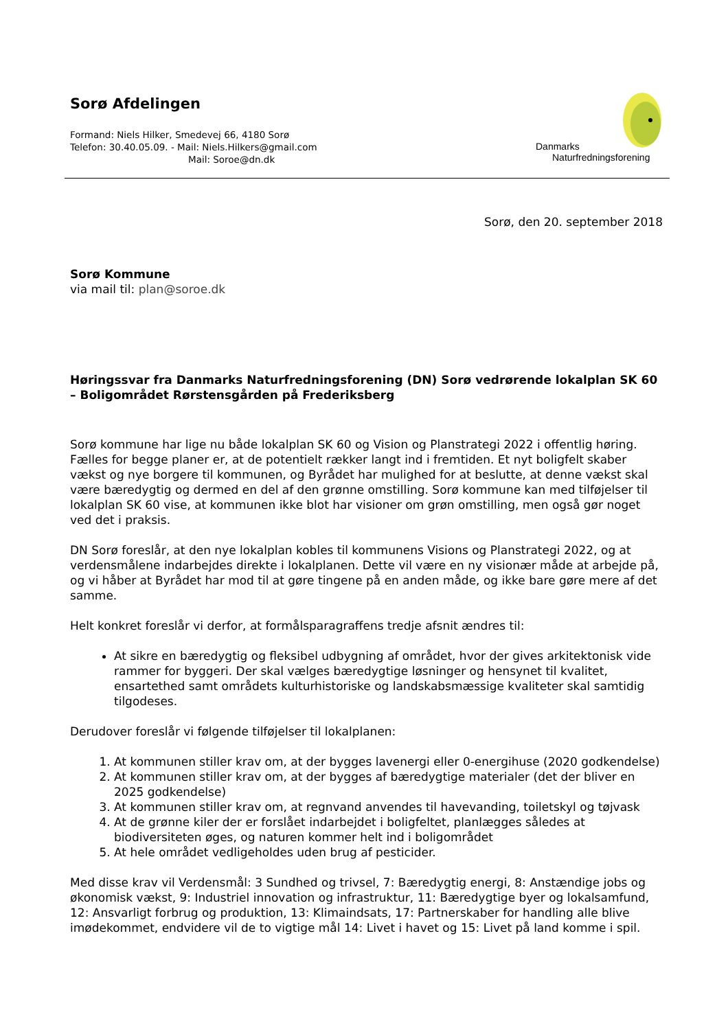Sorø Afdelingen
Formand: Niels Hilker, Smedevej 66, 4180 Sorø
Telefon: 30.40.05.09. - Mail: Niels.Hilkers@gmail.com
Mail: Soroe@dn.dk
Danmarks
Naturfredningsforening
Sorø, den 20. september 2018
Sorø Kommune
via mail til: plan@soroe.dk
Høringssvar fra Danmarks Naturfredningsforening (DN) Sorø vedrørende lokalplan SK 60 – Boligområdet Rørstensgården på Frederiksberg
Sorø kommune har lige nu både lokalplan SK 60 og Vision og Planstrategi 2022 i offentlig høring. Fælles for begge planer er, at de potentielt rækker langt ind i fremtiden. Et nyt boligfelt skaber vækst og nye borgere til kommunen, og Byrådet har mulighed for at beslutte, at denne vækst skal være bæredygtig og dermed en del af den grønne omstilling. Sorø kommune kan med tilføjelser til lokalplan SK 60 vise, at kommunen ikke blot har visioner om grøn omstilling, men også gør noget ved det i praksis.
DN Sorø foreslår, at den nye lokalplan kobles til kommunens Visions og Planstrategi 2022, og at verdensmålene indarbejdes direkte i lokalplanen. Dette vil være en ny visionær måde at arbejde på, og vi håber at Byrådet har mod til at gøre tingene på en anden måde, og ikke bare gøre mere af det samme.
Helt konkret foreslår vi derfor, at formålsparagraffens tredje afsnit ændres til:
At sikre en bæredygtig og fleksibel udbygning af området, hvor der gives arkitektonisk vide rammer for byggeri. Der skal vælges bæredygtige løsninger og hensynet til kvalitet, ensartethed samt områdets kulturhistoriske og landskabsmæssige kvaliteter skal samtidig tilgodeses.
Derudover foreslår vi følgende tilføjelser til lokalplanen:
1. At kommunen stiller krav om, at der bygges lavenergi eller 0-energihuse (2020 godkendelse)
2. At kommunen stiller krav om, at der bygges af bæredygtige materialer (det der bliver en 2025 godkendelse)
3. At kommunen stiller krav om, at regnvand anvendes til havevanding, toiletskyl og tøjvask
4. At de grønne kiler der er forslået indarbejdet i boligfeltet, planlægges således at biodiversiteten øges, og naturen kommer helt ind i boligområdet
5. At hele området vedligeholdes uden brug af pesticider.
Med disse krav vil Verdensmål: 3 Sundhed og trivsel, 7: Bæredygtig energi, 8: Anstændige jobs og økonomisk vækst, 9: Industriel innovation og infrastruktur, 11: Bæredygtige byer og lokalsamfund, 12: Ansvarligt forbrug og produktion, 13: Klimaindsats, 17: Partnerskaber for handling alle blive imødekommet, endvidere vil de to vigtige mål 14: Livet i havet og 15: Livet på land komme i spil.